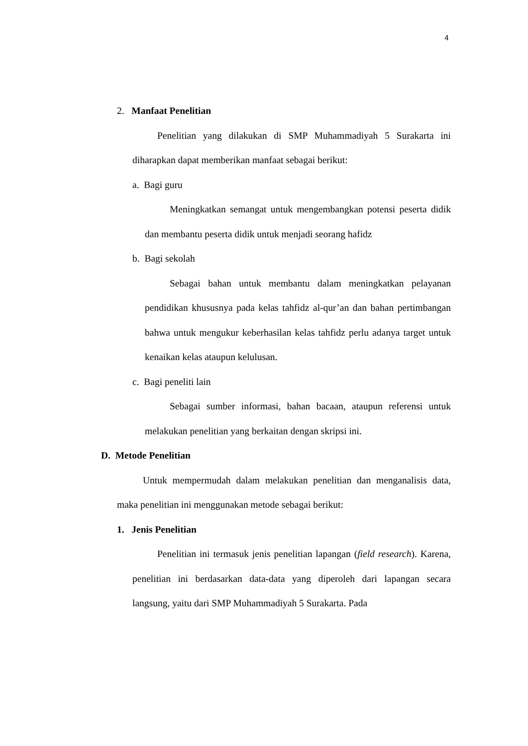4
2. Manfaat Penelitian
Penelitian yang dilakukan di SMP Muhammadiyah 5 Surakarta ini diharapkan dapat memberikan manfaat sebagai berikut:
a. Bagi guru
Meningkatkan semangat untuk mengembangkan potensi peserta didik dan membantu peserta didik untuk menjadi seorang hafidz
b. Bagi sekolah
Sebagai bahan untuk membantu dalam meningkatkan pelayanan pendidikan khususnya pada kelas tahfidz al-qur’an dan bahan pertimbangan bahwa untuk mengukur keberhasilan kelas tahfidz perlu adanya target untuk kenaikan kelas ataupun kelulusan.
c. Bagi peneliti lain
Sebagai sumber informasi, bahan bacaan, ataupun referensi untuk melakukan penelitian yang berkaitan dengan skripsi ini.
D. Metode Penelitian
Untuk mempermudah dalam melakukan penelitian dan menganalisis data, maka penelitian ini menggunakan metode sebagai berikut:
1. Jenis Penelitian
Penelitian ini termasuk jenis penelitian lapangan (field research). Karena, penelitian ini berdasarkan data-data yang diperoleh dari lapangan secara langsung, yaitu dari SMP Muhammadiyah 5 Surakarta. Pada